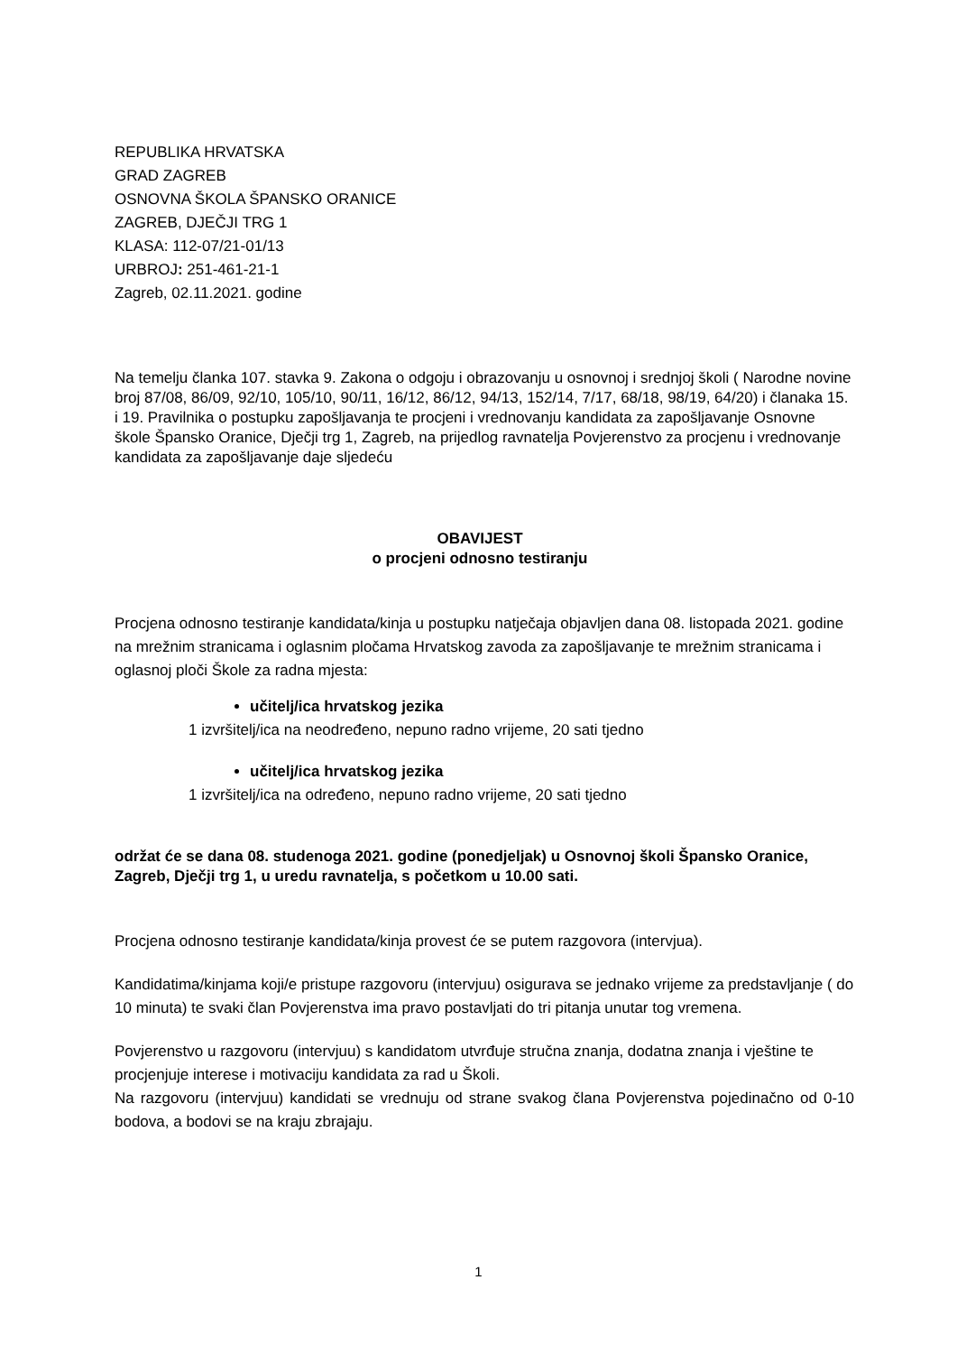REPUBLIKA HRVATSKA
GRAD ZAGREB
OSNOVNA ŠKOLA ŠPANSKO ORANICE
ZAGREB, DJEČJI TRG 1
KLASA: 112-07/21-01/13
URBROJ: 251-461-21-1
Zagreb, 02.11.2021. godine
Na temelju članka 107. stavka 9. Zakona o odgoju i obrazovanju u osnovnoj i srednjoj školi ( Narodne novine broj 87/08, 86/09, 92/10, 105/10, 90/11, 16/12, 86/12, 94/13, 152/14, 7/17, 68/18, 98/19, 64/20) i članaka 15. i 19. Pravilnika o postupku zapošljavanja te procjeni i vrednovanju kandidata za zapošljavanje Osnovne škole Špansko Oranice, Dječji trg 1, Zagreb, na prijedlog ravnatelja Povjerenstvo za procjenu i vrednovanje kandidata za zapošljavanje daje sljedeću
OBAVIJEST
o procjeni odnosno testiranju
Procjena odnosno testiranje kandidata/kinja u postupku natječaja objavljen dana 08. listopada 2021. godine na mrežnim stranicama i oglasnim pločama Hrvatskog zavoda za zapošljavanje te mrežnim stranicama i oglasnoj ploči Škole za radna mjesta:
učitelj/ica hrvatskog jezika
1 izvršitelj/ica na neodređeno, nepuno radno vrijeme, 20 sati tjedno
učitelj/ica hrvatskog jezika
1 izvršitelj/ica na određeno, nepuno radno vrijeme, 20 sati tjedno
održat će se dana 08. studenoga 2021. godine (ponedjeljak) u Osnovnoj školi Špansko Oranice, Zagreb, Dječji trg 1, u uredu ravnatelja, s početkom u 10.00 sati.
Procjena odnosno testiranje kandidata/kinja provest će se putem razgovora (intervjua).
Kandidatima/kinjama koji/e pristupe razgovoru (intervjuu) osigurava se jednako vrijeme za predstavljanje ( do 10 minuta) te svaki član Povjerenstva ima pravo postavljati do tri pitanja unutar tog vremena.
Povjerenstvo u razgovoru (intervjuu) s kandidatom utvrđuje stručna znanja, dodatna znanja i vještine te procjenjuje interese i motivaciju kandidata za rad u Školi.
Na razgovoru (intervjuu) kandidati se vrednuju od strane svakog člana Povjerenstva pojedinačno od 0-10 bodova, a bodovi se na kraju zbrajaju.
1